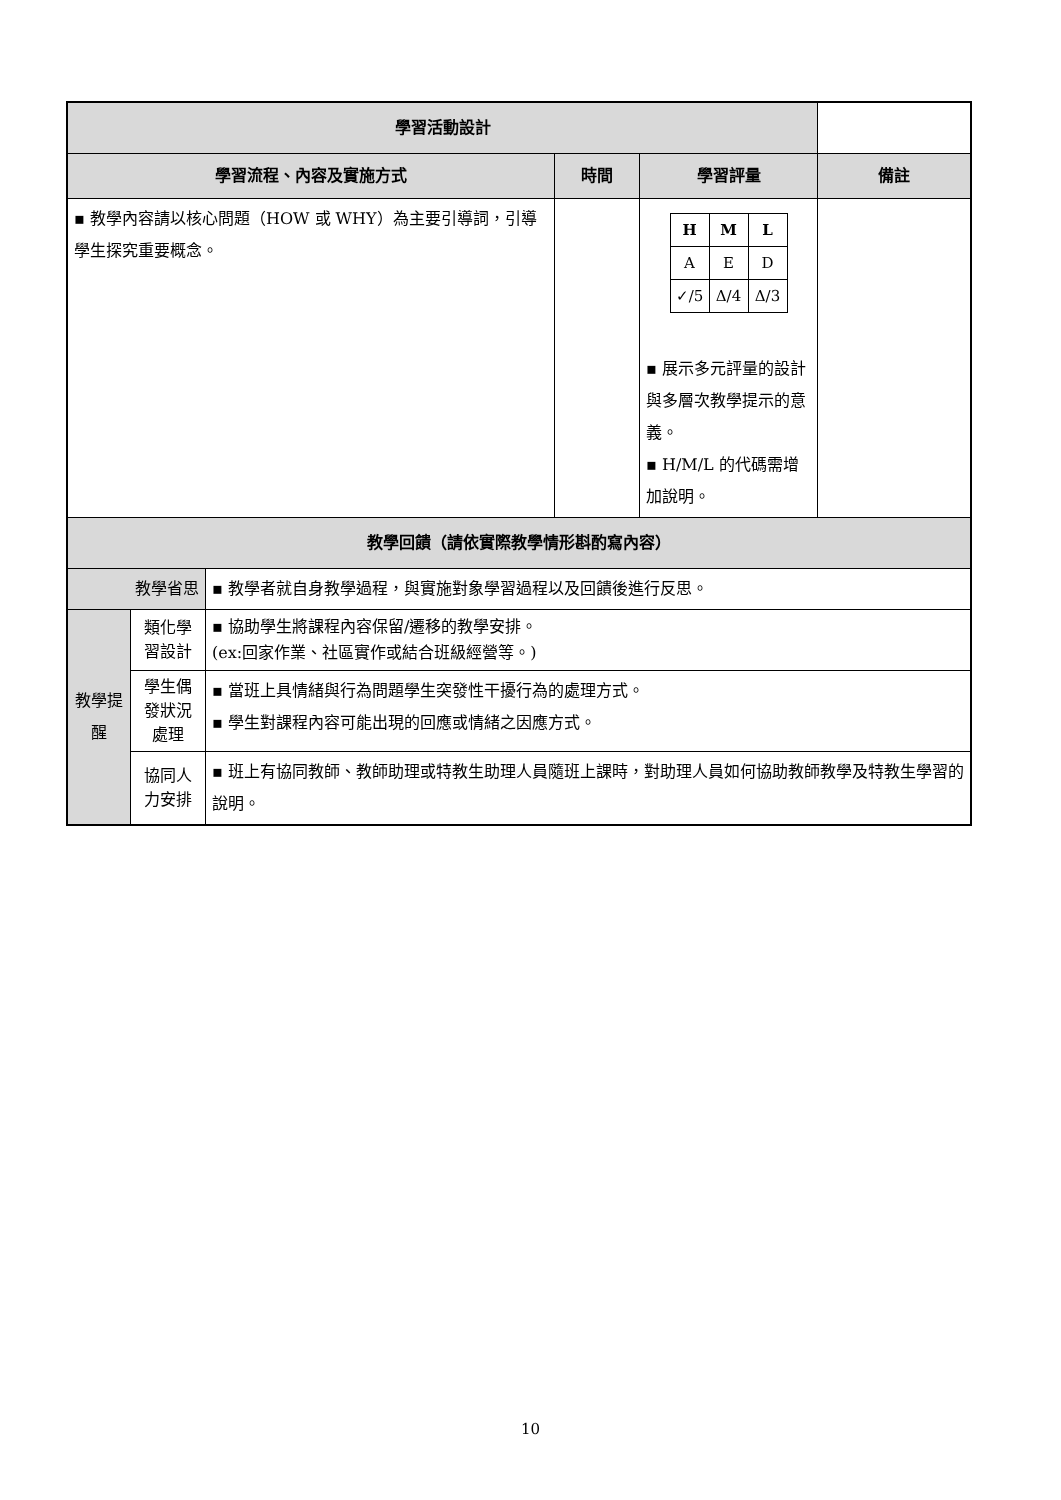| 學習活動設計 | | | | | |
| --- | --- | --- | --- | --- | --- |
| 學習流程、內容及實施方式 | | | 時間 | 學習評量 | 備註 |
| ▪ 教學內容請以核心問題（HOW 或 WHY）為主要引導詞，引導學生探究重要概念。 | | | | / H / M / L / / A / E / D / / ✓/5 / Δ/4 / Δ/3 / ▪ 展示多元評量的設計與多層次教學提示的意義。 ▪ H/M/L 的代碼需增加說明。 | |
| 教學回饋（請依實際教學情形斟酌寫內容） | | | | | |
| 教學省思 | | ▪ 教學者就自身教學過程，與實施對象學習過程以及回饋後進行反思。 | | | |
| 教學提醒 | 類化學習設計 | ▪ 協助學生將課程內容保留/遷移的教學安排。 (ex:回家作業、社區實作或結合班級經營等。) | | | |
| | 學生偶發狀況處理 | ▪ 當班上具情緒與行為問題學生突發性干擾行為的處理方式。 ▪ 學生對課程內容可能出現的回應或情緒之因應方式。 | | | |
| | 協同人力安排 | ▪ 班上有協同教師、教師助理或特教生助理人員隨班上課時，對助理人員如何協助教師教學及特教生學習的說明。 | | | |
10